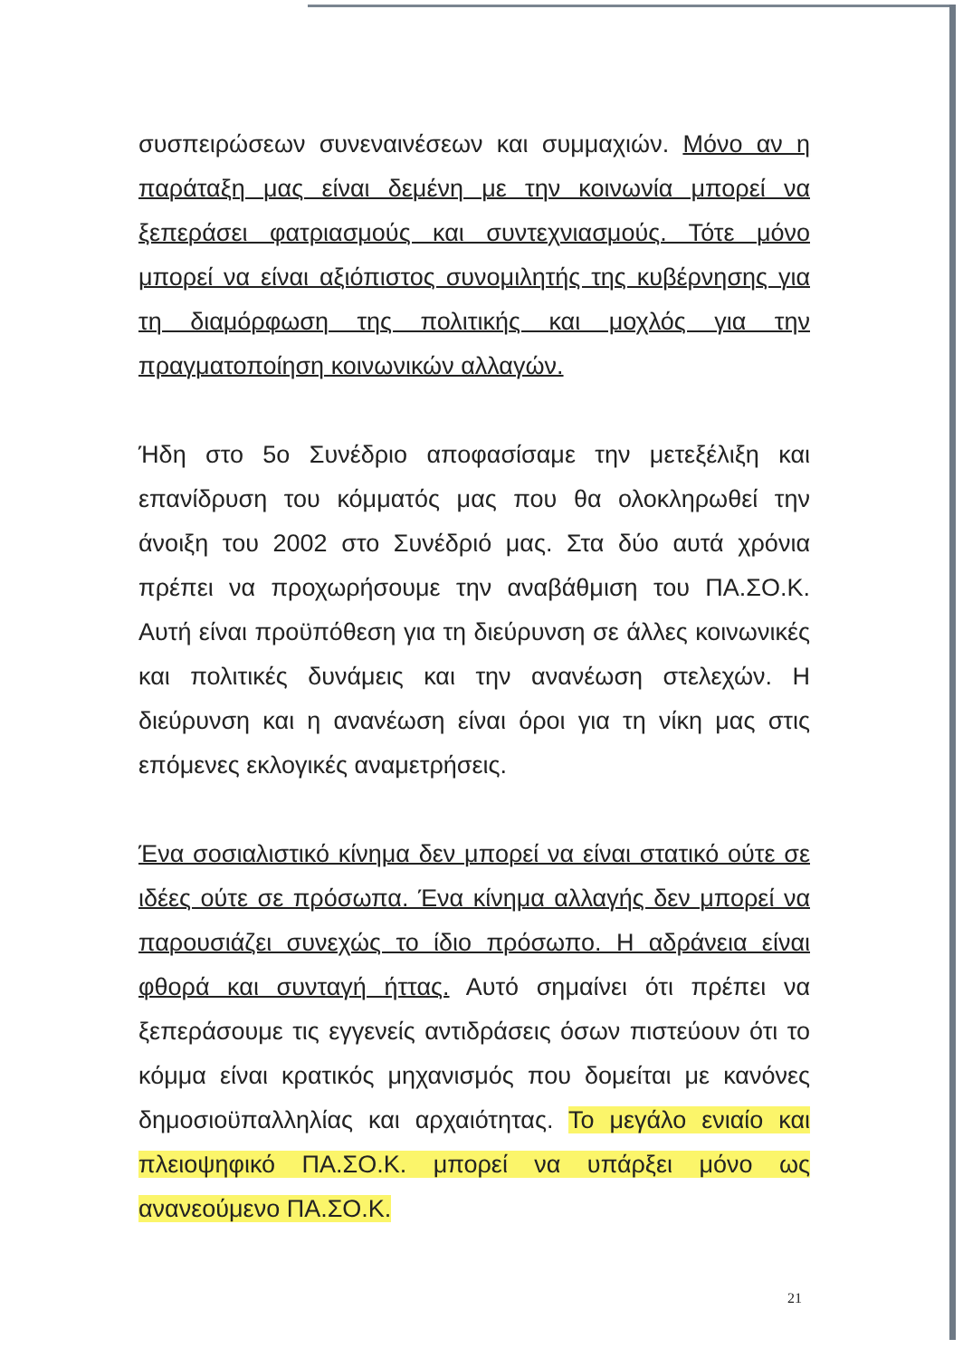συσπειρώσεων συνεναινέσεων και συμμαχιών. Μόνο αν η παράταξη μας είναι δεμένη με την κοινωνία μπορεί να ξεπεράσει φατριασμούς και συντεχνιασμούς. Τότε μόνο μπορεί να είναι αξιόπιστος συνομιλητής της κυβέρνησης για τη διαμόρφωση της πολιτικής και μοχλός για την πραγματοποίηση κοινωνικών αλλαγών.
Ήδη στο 5ο Συνέδριο αποφασίσαμε την μετεξέλιξη και επανίδρυση του κόμματός μας που θα ολοκληρωθεί την άνοιξη του 2002 στο Συνέδριό μας. Στα δύο αυτά χρόνια πρέπει να προχωρήσουμε την αναβάθμιση του ΠΑ.ΣΟ.Κ. Αυτή είναι προϋπόθεση για τη διεύρυνση σε άλλες κοινωνικές και πολιτικές δυνάμεις και την ανανέωση στελεχών. Η διεύρυνση και η ανανέωση είναι όροι για τη νίκη μας στις επόμενες εκλογικές αναμετρήσεις.
Ένα σοσιαλιστικό κίνημα δεν μπορεί να είναι στατικό ούτε σε ιδέες ούτε σε πρόσωπα. Ένα κίνημα αλλαγής δεν μπορεί να παρουσιάζει συνεχώς το ίδιο πρόσωπο. Η αδράνεια είναι φθορά και συνταγή ήττας. Αυτό σημαίνει ότι πρέπει να ξεπεράσουμε τις εγγενείς αντιδράσεις όσων πιστεύουν ότι το κόμμα είναι κρατικός μηχανισμός που δομείται με κανόνες δημοσιοϋπαλληλίας και αρχαιότητας. Το μεγάλο ενιαίο και πλειοψηφικό ΠΑ.ΣΟ.Κ. μπορεί να υπάρξει μόνο ως ανανεούμενο ΠΑ.ΣΟ.Κ.
21